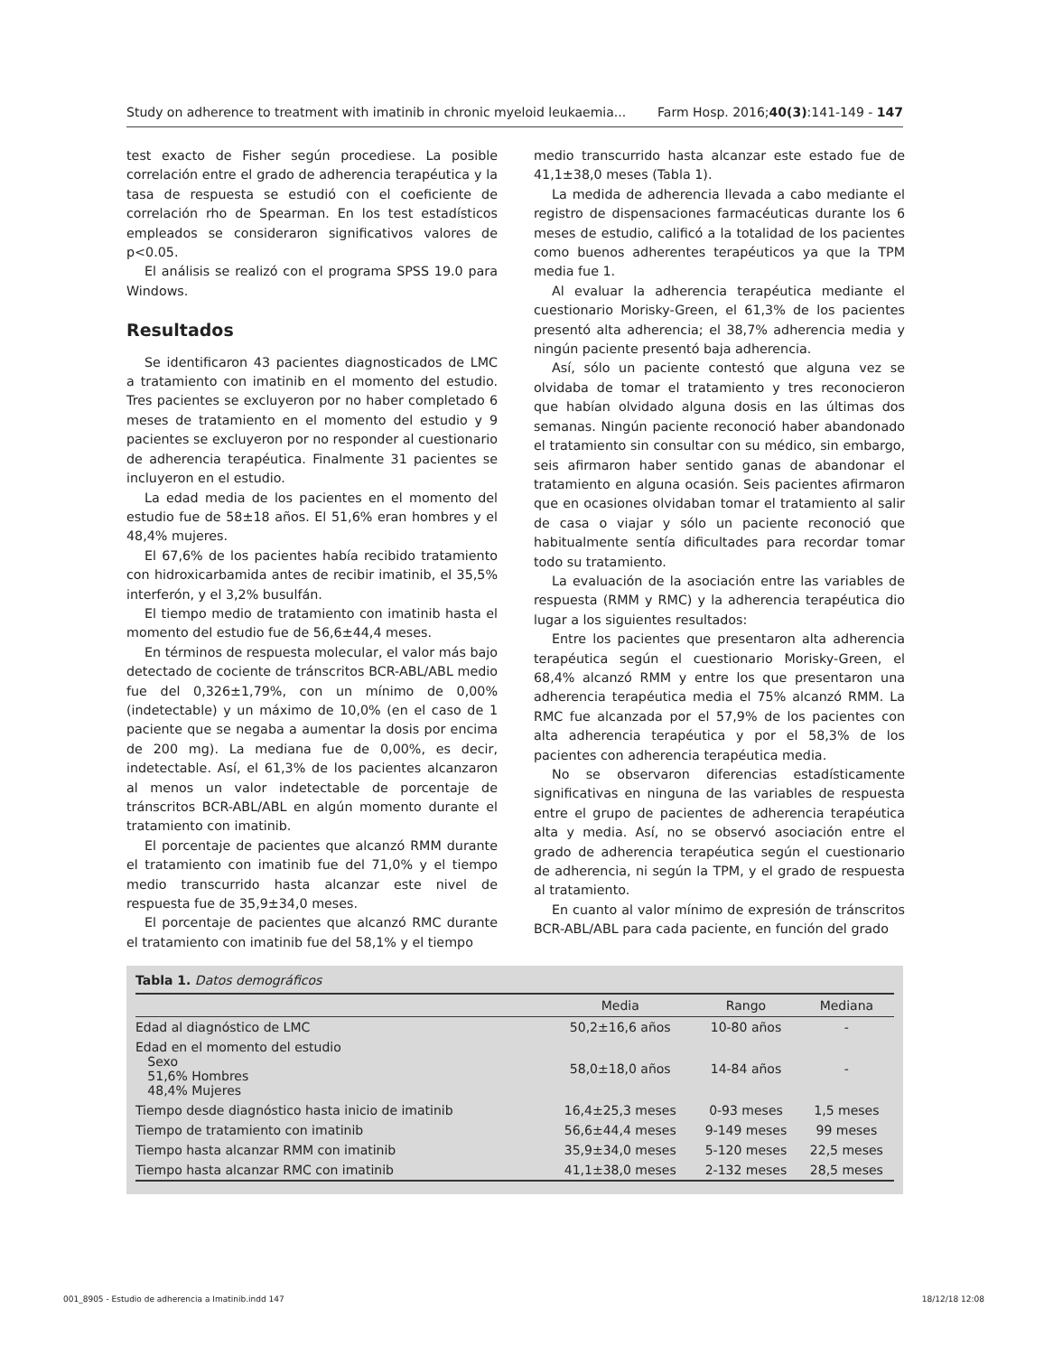Study on adherence to treatment with imatinib in chronic myeloid leukaemia... Farm Hosp. 2016;40(3):141-149 - 147
test exacto de Fisher según procediese. La posible correlación entre el grado de adherencia terapéutica y la tasa de respuesta se estudió con el coeficiente de correlación rho de Spearman. En los test estadísticos empleados se consideraron significativos valores de p<0.05.
El análisis se realizó con el programa SPSS 19.0 para Windows.
Resultados
Se identificaron 43 pacientes diagnosticados de LMC a tratamiento con imatinib en el momento del estudio. Tres pacientes se excluyeron por no haber completado 6 meses de tratamiento en el momento del estudio y 9 pacientes se excluyeron por no responder al cuestionario de adherencia terapéutica. Finalmente 31 pacientes se incluyeron en el estudio.
La edad media de los pacientes en el momento del estudio fue de 58±18 años. El 51,6% eran hombres y el 48,4% mujeres.
El 67,6% de los pacientes había recibido tratamiento con hidroxicarbamida antes de recibir imatinib, el 35,5% interferón, y el 3,2% busulfán.
El tiempo medio de tratamiento con imatinib hasta el momento del estudio fue de 56,6±44,4 meses.
En términos de respuesta molecular, el valor más bajo detectado de cociente de tránscritos BCR-ABL/ABL medio fue del 0,326±1,79%, con un mínimo de 0,00% (indetectable) y un máximo de 10,0% (en el caso de 1 paciente que se negaba a aumentar la dosis por encima de 200 mg). La mediana fue de 0,00%, es decir, indetectable. Así, el 61,3% de los pacientes alcanzaron al menos un valor indetectable de porcentaje de tránscritos BCR-ABL/ABL en algún momento durante el tratamiento con imatinib.
El porcentaje de pacientes que alcanzó RMM durante el tratamiento con imatinib fue del 71,0% y el tiempo medio transcurrido hasta alcanzar este nivel de respuesta fue de 35,9±34,0 meses.
El porcentaje de pacientes que alcanzó RMC durante el tratamiento con imatinib fue del 58,1% y el tiempo
medio transcurrido hasta alcanzar este estado fue de 41,1±38,0 meses (Tabla 1).
La medida de adherencia llevada a cabo mediante el registro de dispensaciones farmacéuticas durante los 6 meses de estudio, calificó a la totalidad de los pacientes como buenos adherentes terapéuticos ya que la TPM media fue 1.
Al evaluar la adherencia terapéutica mediante el cuestionario Morisky-Green, el 61,3% de los pacientes presentó alta adherencia; el 38,7% adherencia media y ningún paciente presentó baja adherencia.
Así, sólo un paciente contestó que alguna vez se olvidaba de tomar el tratamiento y tres reconocieron que habían olvidado alguna dosis en las últimas dos semanas. Ningún paciente reconoció haber abandonado el tratamiento sin consultar con su médico, sin embargo, seis afirmaron haber sentido ganas de abandonar el tratamiento en alguna ocasión. Seis pacientes afirmaron que en ocasiones olvidaban tomar el tratamiento al salir de casa o viajar y sólo un paciente reconoció que habitualmente sentía dificultades para recordar tomar todo su tratamiento.
La evaluación de la asociación entre las variables de respuesta (RMM y RMC) y la adherencia terapéutica dio lugar a los siguientes resultados:
Entre los pacientes que presentaron alta adherencia terapéutica según el cuestionario Morisky-Green, el 68,4% alcanzó RMM y entre los que presentaron una adherencia terapéutica media el 75% alcanzó RMM. La RMC fue alcanzada por el 57,9% de los pacientes con alta adherencia terapéutica y por el 58,3% de los pacientes con adherencia terapéutica media.
No se observaron diferencias estadísticamente significativas en ninguna de las variables de respuesta entre el grupo de pacientes de adherencia terapéutica alta y media. Así, no se observó asociación entre el grado de adherencia terapéutica según el cuestionario de adherencia, ni según la TPM, y el grado de respuesta al tratamiento.
En cuanto al valor mínimo de expresión de tránscritos BCR-ABL/ABL para cada paciente, en función del grado
Tabla 1. Datos demográficos
| | Media | Rango | Mediana |
| --- | --- | --- | --- |
| Edad al diagnóstico de LMC | 50,2±16,6 años | 10-80 años | - |
| Edad en el momento del estudio Sexo 51,6% Hombres 48,4% Mujeres | 58,0±18,0 años | 14-84 años | - |
| Tiempo desde diagnóstico hasta inicio de imatinib | 16,4±25,3 meses | 0-93 meses | 1,5 meses |
| Tiempo de tratamiento con imatinib | 56,6±44,4 meses | 9-149 meses | 99 meses |
| Tiempo hasta alcanzar RMM con imatinib | 35,9±34,0 meses | 5-120 meses | 22,5 meses |
| Tiempo hasta alcanzar RMC con imatinib | 41,1±38,0 meses | 2-132 meses | 28,5 meses |
001_8905 - Estudio de adherencia a Imatinib.indd 147 18/12/18 12:08